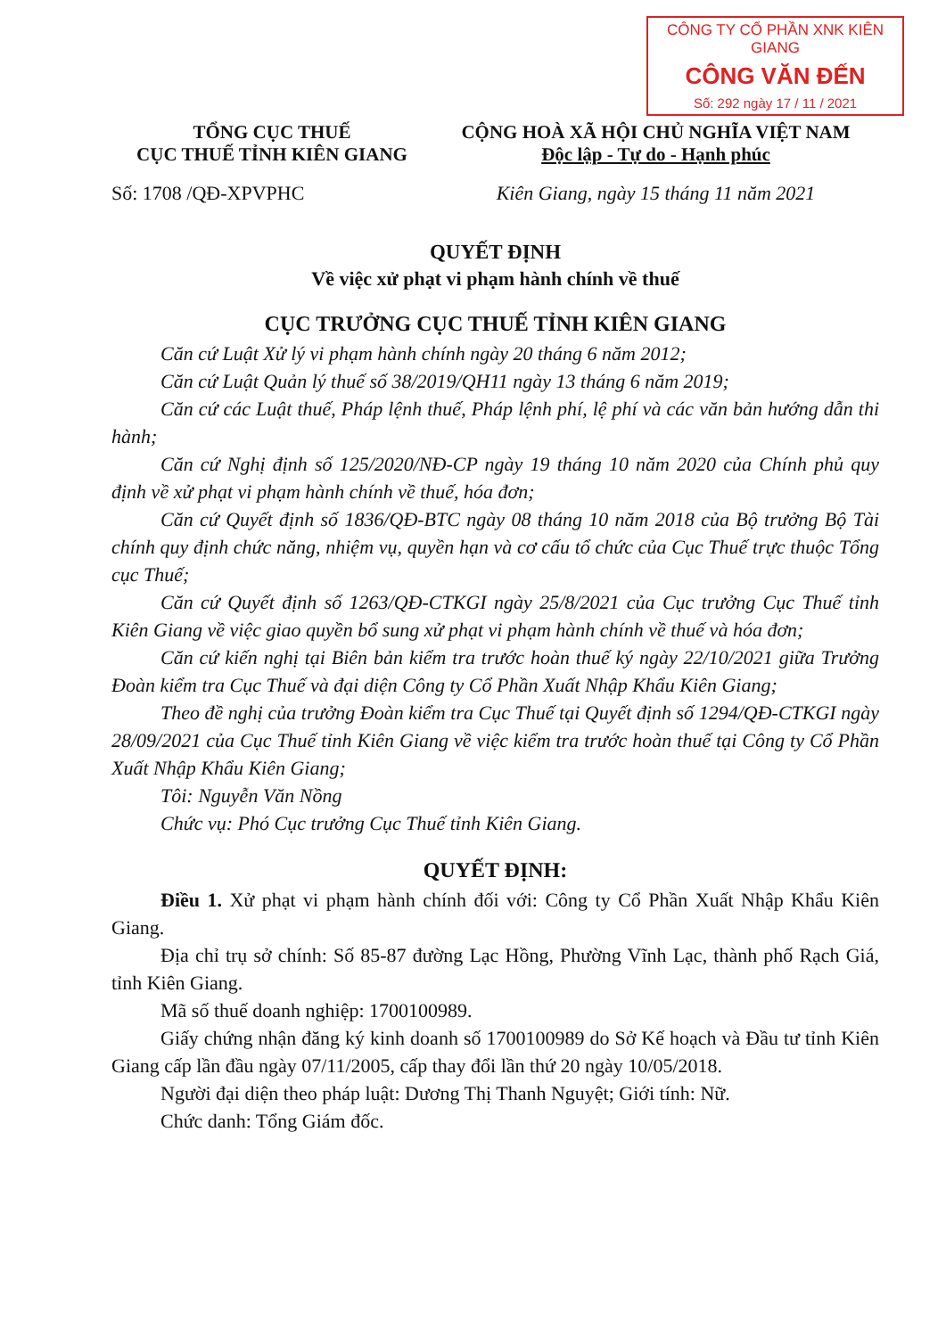CÔNG TY CỔ PHẦN XNK KIÊN GIANG
CÔNG VĂN ĐẾN
Số: 292 ngày 17 / 11 / 2021
TỔNG CỤC THUẾ
CỤC THUẾ TỈNH KIÊN GIANG
CỘNG HOÀ XÃ HỘI CHỦ NGHĨA VIỆT NAM
Độc lập - Tự do - Hạnh phúc
Số: 1708 /QĐ-XPVPHC Kiên Giang, ngày 15 tháng 11 năm 2021
QUYẾT ĐỊNH
Về việc xử phạt vi phạm hành chính về thuế
CỤC TRƯỞNG CỤC THUẾ TỈNH KIÊN GIANG
Căn cứ Luật Xử lý vi phạm hành chính ngày 20 tháng 6 năm 2012;
Căn cứ Luật Quản lý thuế số 38/2019/QH11 ngày 13 tháng 6 năm 2019;
Căn cứ các Luật thuế, Pháp lệnh thuế, Pháp lệnh phí, lệ phí và các văn bản hướng dẫn thi hành;
Căn cứ Nghị định số 125/2020/NĐ-CP ngày 19 tháng 10 năm 2020 của Chính phủ quy định về xử phạt vi phạm hành chính về thuế, hóa đơn;
Căn cứ Quyết định số 1836/QĐ-BTC ngày 08 tháng 10 năm 2018 của Bộ trưởng Bộ Tài chính quy định chức năng, nhiệm vụ, quyền hạn và cơ cấu tổ chức của Cục Thuế trực thuộc Tổng cục Thuế;
Căn cứ Quyết định số 1263/QĐ-CTKGI ngày 25/8/2021 của Cục trưởng Cục Thuế tỉnh Kiên Giang về việc giao quyền bổ sung xử phạt vi phạm hành chính về thuế và hóa đơn;
Căn cứ kiến nghị tại Biên bản kiểm tra trước hoàn thuế ký ngày 22/10/2021 giữa Trưởng Đoàn kiểm tra Cục Thuế và đại diện Công ty Cổ Phần Xuất Nhập Khẩu Kiên Giang;
Theo đề nghị của trưởng Đoàn kiểm tra Cục Thuế tại Quyết định số 1294/QĐ-CTKGI ngày 28/09/2021 của Cục Thuế tỉnh Kiên Giang về việc kiểm tra trước hoàn thuế tại Công ty Cổ Phần Xuất Nhập Khẩu Kiên Giang;
Tôi: Nguyễn Văn Nồng
Chức vụ: Phó Cục trưởng Cục Thuế tỉnh Kiên Giang.
QUYẾT ĐỊNH:
Điều 1. Xử phạt vi phạm hành chính đối với: Công ty Cổ Phần Xuất Nhập Khẩu Kiên Giang.
Địa chỉ trụ sở chính: Số 85-87 đường Lạc Hồng, Phường Vĩnh Lạc, thành phố Rạch Giá, tỉnh Kiên Giang.
Mã số thuế doanh nghiệp: 1700100989.
Giấy chứng nhận đăng ký kinh doanh số 1700100989 do Sở Kế hoạch và Đầu tư tỉnh Kiên Giang cấp lần đầu ngày 07/11/2005, cấp thay đổi lần thứ 20 ngày 10/05/2018.
Người đại diện theo pháp luật: Dương Thị Thanh Nguyệt; Giới tính: Nữ.
Chức danh: Tổng Giám đốc.